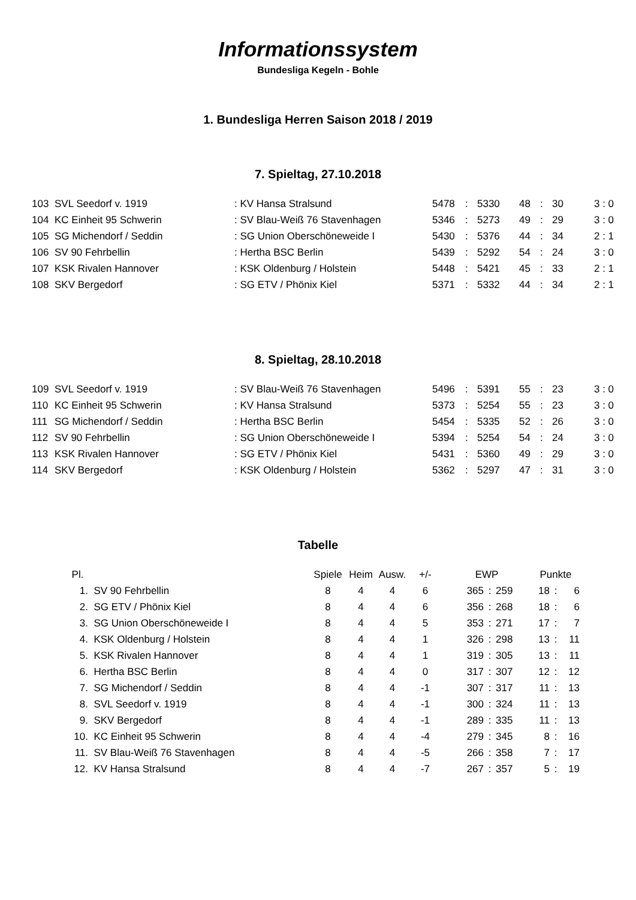Informationssystem
Bundesliga Kegeln - Bohle
1. Bundesliga Herren Saison 2018 / 2019
7. Spieltag, 27.10.2018
| 103 | SVL Seedorf v. 1919 | : KV Hansa Stralsund | 5478 | : | 5330 | 48 | : | 30 | 3 : 0 |
| 104 | KC Einheit 95 Schwerin | : SV Blau-Weiß 76 Stavenhagen | 5346 | : | 5273 | 49 | : | 29 | 3 : 0 |
| 105 | SG Michendorf / Seddin | : SG Union Oberschöneweide I | 5430 | : | 5376 | 44 | : | 34 | 2 : 1 |
| 106 | SV 90 Fehrbellin | : Hertha BSC Berlin | 5439 | : | 5292 | 54 | : | 24 | 3 : 0 |
| 107 | KSK Rivalen Hannover | : KSK Oldenburg / Holstein | 5448 | : | 5421 | 45 | : | 33 | 2 : 1 |
| 108 | SKV Bergedorf | : SG ETV / Phönix Kiel | 5371 | : | 5332 | 44 | : | 34 | 2 : 1 |
8. Spieltag, 28.10.2018
| 109 | SVL Seedorf v. 1919 | : SV Blau-Weiß 76 Stavenhagen | 5496 | : | 5391 | 55 | : | 23 | 3 : 0 |
| 110 | KC Einheit 95 Schwerin | : KV Hansa Stralsund | 5373 | : | 5254 | 55 | : | 23 | 3 : 0 |
| 111 | SG Michendorf / Seddin | : Hertha BSC Berlin | 5454 | : | 5335 | 52 | : | 26 | 3 : 0 |
| 112 | SV 90 Fehrbellin | : SG Union Oberschöneweide I | 5394 | : | 5254 | 54 | : | 24 | 3 : 0 |
| 113 | KSK Rivalen Hannover | : SG ETV / Phönix Kiel | 5431 | : | 5360 | 49 | : | 29 | 3 : 0 |
| 114 | SKV Bergedorf | : KSK Oldenburg / Holstein | 5362 | : | 5297 | 47 | : | 31 | 3 : 0 |
Tabelle
| Pl. | | Spiele | Heim | Ausw. | +/- | EWP | | | Punkte | | |
| --- | --- | --- | --- | --- | --- | --- | --- | --- | --- | --- | --- |
| 1. | SV 90 Fehrbellin | 8 | 4 | 4 | 6 | 365 | : | 259 | 18 | : | 6 |
| 2. | SG ETV / Phönix Kiel | 8 | 4 | 4 | 6 | 356 | : | 268 | 18 | : | 6 |
| 3. | SG Union Oberschöneweide I | 8 | 4 | 4 | 5 | 353 | : | 271 | 17 | : | 7 |
| 4. | KSK Oldenburg / Holstein | 8 | 4 | 4 | 1 | 326 | : | 298 | 13 | : | 11 |
| 5. | KSK Rivalen Hannover | 8 | 4 | 4 | 1 | 319 | : | 305 | 13 | : | 11 |
| 6. | Hertha BSC Berlin | 8 | 4 | 4 | 0 | 317 | : | 307 | 12 | : | 12 |
| 7. | SG Michendorf / Seddin | 8 | 4 | 4 | -1 | 307 | : | 317 | 11 | : | 13 |
| 8. | SVL Seedorf v. 1919 | 8 | 4 | 4 | -1 | 300 | : | 324 | 11 | : | 13 |
| 9. | SKV Bergedorf | 8 | 4 | 4 | -1 | 289 | : | 335 | 11 | : | 13 |
| 10. | KC Einheit 95 Schwerin | 8 | 4 | 4 | -4 | 279 | : | 345 | 8 | : | 16 |
| 11. | SV Blau-Weiß 76 Stavenhagen | 8 | 4 | 4 | -5 | 266 | : | 358 | 7 | : | 17 |
| 12. | KV Hansa Stralsund | 8 | 4 | 4 | -7 | 267 | : | 357 | 5 | : | 19 |